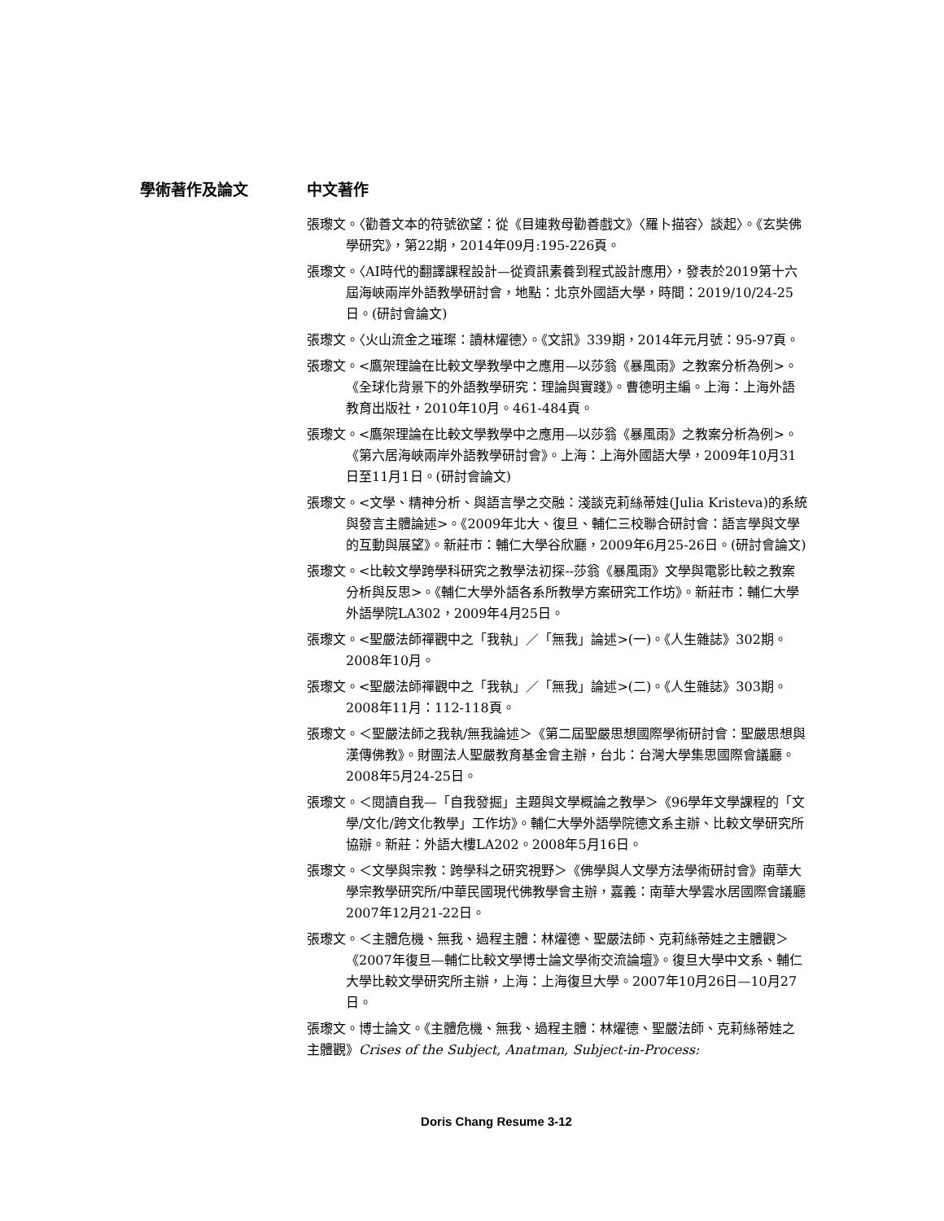學術著作及論文 中文著作
張瓈文。〈勸善文本的符號欲望：從《目連救母勸善戲文》〈羅卜描容〉談起〉。《玄奘佛學研究》，第22期，2014年09月:195-226頁。
張瓈文。〈AI時代的翻譯課程設計—從資訊素養到程式設計應用〉，發表於2019第十六屆海峽兩岸外語教學研討會，地點：北京外國語大學，時間：2019/10/24-25日。(研討會論文)
張瓈文。〈火山流金之璀璨：讀林燿德〉。《文訊》339期，2014年元月號：95-97頁。
張瓈文。<鷹架理論在比較文學教學中之應用—以莎翁《暴風雨》之教案分析為例>。《全球化背景下的外語教學研究：理論與實踐》。曹德明主編。上海：上海外語教育出版社，2010年10月。461-484頁。
張瓈文。<鷹架理論在比較文學教學中之應用—以莎翁《暴風雨》之教案分析為例>。《第六居海峽兩岸外語教學研討會》。上海：上海外國語大學，2009年10月31日至11月1日。(研討會論文)
張瓈文。<文學、精神分析、與語言學之交融：淺談克莉絲蒂娃(Julia Kristeva)的系統與發言主體論述>。《2009年北大、復旦、輔仁三校聯合研討會：語言學與文學的互動與展望》。新莊市：輔仁大學谷欣廳，2009年6月25-26日。(研討會論文)
張瓈文。<比較文學跨學科研究之教學法初探--莎翁《暴風雨》文學與電影比較之教案分析與反思>。《輔仁大學外語各系所教學方案研究工作坊》。新莊市：輔仁大學外語學院LA302，2009年4月25日。
張瓈文。<聖嚴法師禪觀中之「我執」／「無我」論述>(一)。《人生雜誌》302期。2008年10月。
張瓈文。<聖嚴法師禪觀中之「我執」／「無我」論述>(二)。《人生雜誌》303期。2008年11月：112-118頁。
張瓈文。＜聖嚴法師之我執/無我論述＞《第二屆聖嚴思想國際學術研討會：聖嚴思想與漢傳佛教》。財團法人聖嚴教育基金會主辦，台北：台灣大學集思國際會議廳。2008年5月24-25日。
張瓈文。＜閱讀自我—「自我發掘」主題與文學概論之教學＞《96學年文學課程的「文學/文化/跨文化教學」工作坊》。輔仁大學外語學院德文系主辦、比較文學研究所協辦。新莊：外語大樓LA202。2008年5月16日。
張瓈文。＜文學與宗教：跨學科之研究視野＞《佛學與人文學方法學術研討會》南華大學宗教學研究所/中華民國現代佛教學會主辦，嘉義：南華大學雲水居國際會議廳2007年12月21-22日。
張瓈文。＜主體危機、無我、過程主體：林燿德、聖嚴法師、克莉絲蒂娃之主體觀＞《2007年復旦—輔仁比較文學博士論文學術交流論壇》。復旦大學中文系、輔仁大學比較文學研究所主辦，上海：上海復旦大學。2007年10月26日—10月27日。
張瓈文。博士論文。《主體危機、無我、過程主體：林燿德、聖嚴法師、克莉絲蒂娃之主體觀》Crises of the Subject, Anatman, Subject-in-Process:
Doris Chang Resume 3-12